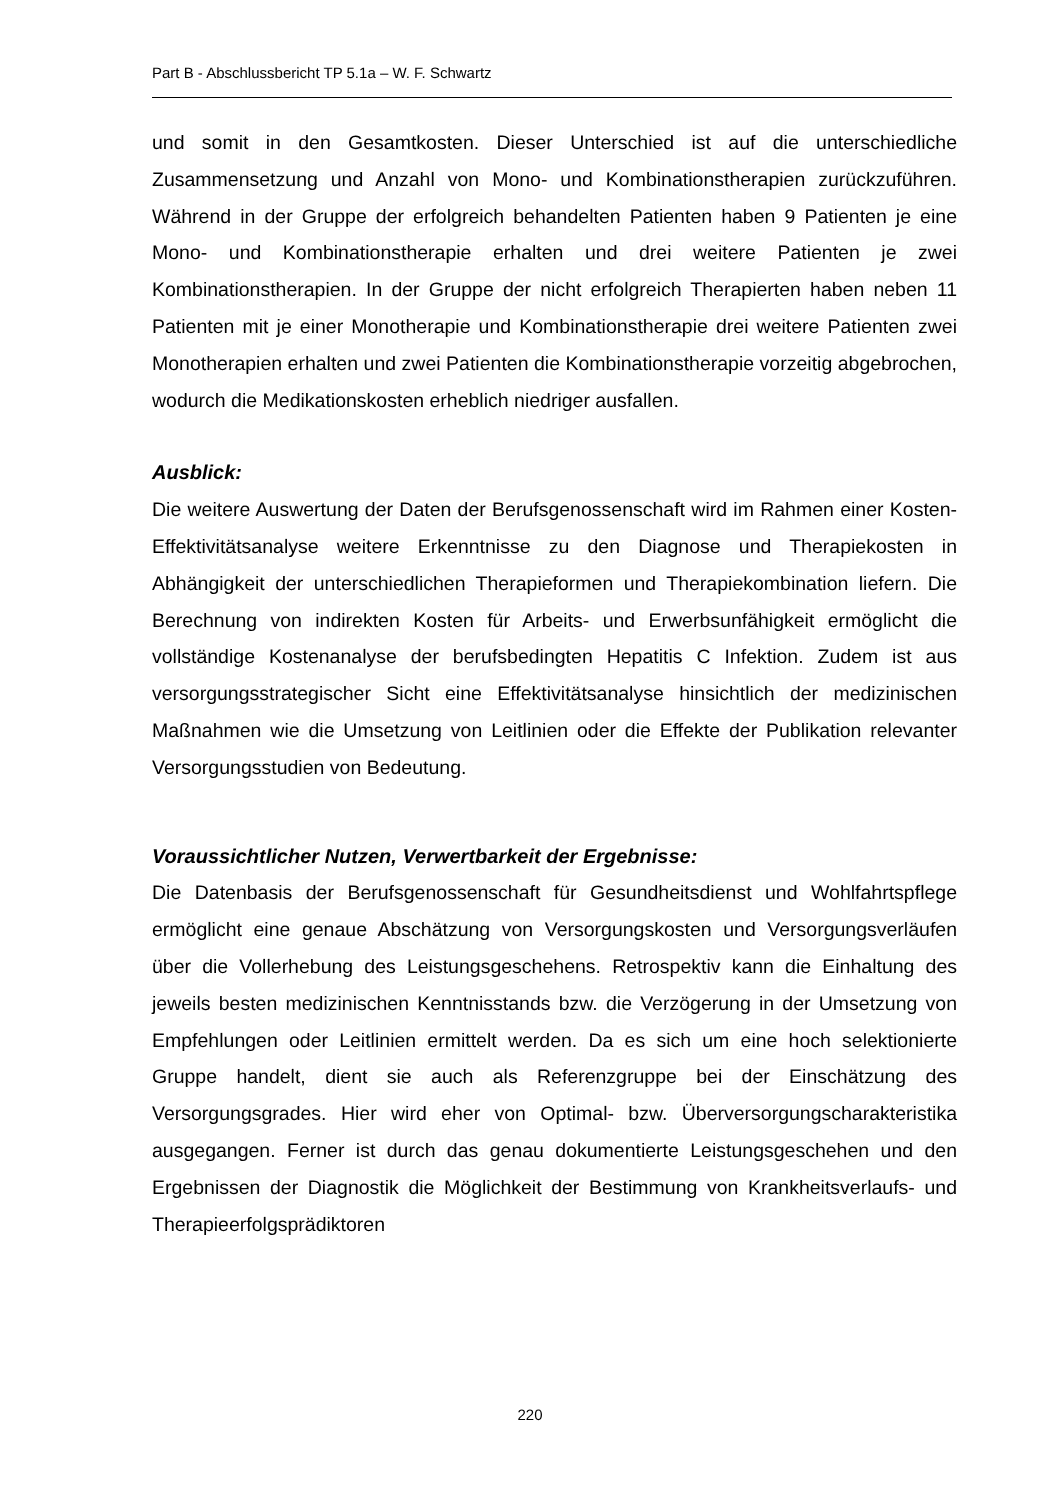Part B - Abschlussbericht TP 5.1a – W. F. Schwartz
und somit in den Gesamtkosten. Dieser Unterschied ist auf die unterschiedliche Zusammensetzung und Anzahl von Mono- und Kombinationstherapien zurückzuführen. Während in der Gruppe der erfolgreich behandelten Patienten haben 9 Patienten je eine Mono- und Kombinationstherapie erhalten und drei weitere Patienten je zwei Kombinationstherapien. In der Gruppe der nicht erfolgreich Therapierten haben neben 11 Patienten mit je einer Monotherapie und Kombinationstherapie drei weitere Patienten zwei Monotherapien erhalten und zwei Patienten die Kombinationstherapie vorzeitig abgebrochen, wodurch die Medikationskosten erheblich niedriger ausfallen.
Ausblick:
Die weitere Auswertung der Daten der Berufsgenossenschaft wird im Rahmen einer Kosten-Effektivitätsanalyse weitere Erkenntnisse zu den Diagnose und Therapiekosten in Abhängigkeit der unterschiedlichen Therapieformen und Therapiekombination liefern. Die Berechnung von indirekten Kosten für Arbeits- und Erwerbsunfähigkeit ermöglicht die vollständige Kostenanalyse der berufsbedingten Hepatitis C Infektion. Zudem ist aus versorgungsstrategischer Sicht eine Effektivitätsanalyse hinsichtlich der medizinischen Maßnahmen wie die Umsetzung von Leitlinien oder die Effekte der Publikation relevanter Versorgungsstudien von Bedeutung.
Voraussichtlicher Nutzen, Verwertbarkeit der Ergebnisse:
Die Datenbasis der Berufsgenossenschaft für Gesundheitsdienst und Wohlfahrtspflege ermöglicht eine genaue Abschätzung von Versorgungskosten und Versorgungsverläufen über die Vollerhebung des Leistungsgeschehens. Retrospektiv kann die Einhaltung des jeweils besten medizinischen Kenntnisstands bzw. die Verzögerung in der Umsetzung von Empfehlungen oder Leitlinien ermittelt werden. Da es sich um eine hoch selektionierte Gruppe handelt, dient sie auch als Referenzgruppe bei der Einschätzung des Versorgungsgrades. Hier wird eher von Optimal- bzw. Überversorgungscharakteristika ausgegangen. Ferner ist durch das genau dokumentierte Leistungsgeschehen und den Ergebnissen der Diagnostik die Möglichkeit der Bestimmung von Krankheitsverlaufs- und Therapieerfolgsprädiktoren
220